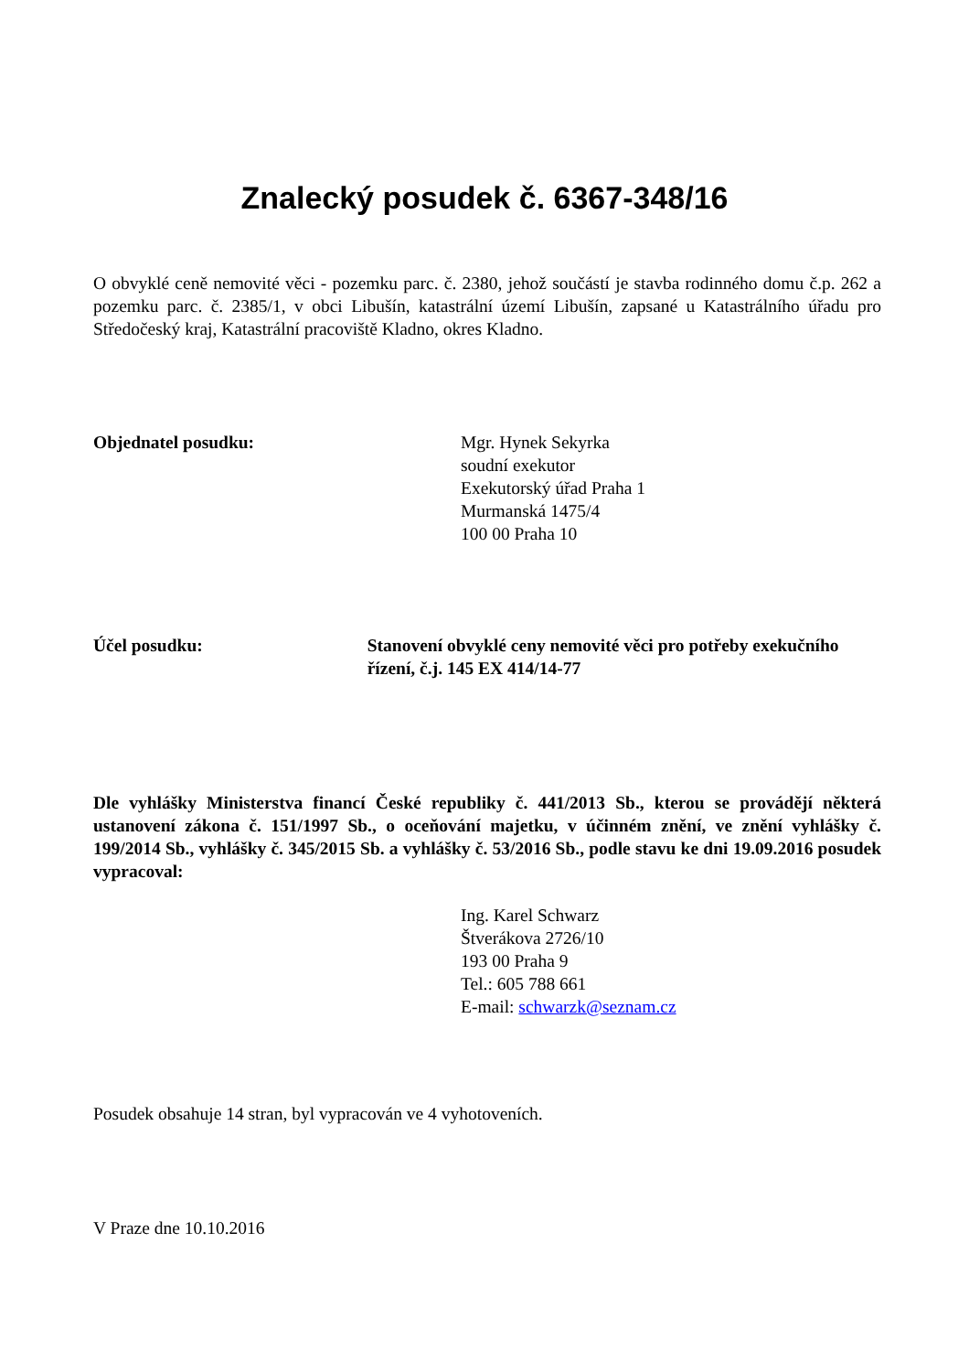Znalecký posudek č. 6367-348/16
O obvyklé ceně nemovité věci - pozemku parc. č. 2380, jehož součástí je stavba rodinného domu č.p. 262 a pozemku parc. č. 2385/1, v obci Libušín, katastrální území Libušín, zapsané u Katastrálního úřadu pro Středočeský kraj, Katastrální pracoviště Kladno, okres Kladno.
Objednatel posudku: Mgr. Hynek Sekyrka
soudní exekutor
Exekutorský úřad Praha 1
Murmanská 1475/4
100 00 Praha 10
Účel posudku: Stanovení obvyklé ceny nemovité věci pro potřeby exekučního řízení, č.j. 145 EX 414/14-77
Dle vyhlášky Ministerstva financí České republiky č. 441/2013 Sb., kterou se provádějí některá ustanovení zákona č. 151/1997 Sb., o oceňování majetku, v účinném znění, ve znění vyhlášky č. 199/2014 Sb., vyhlášky č. 345/2015 Sb. a vyhlášky č. 53/2016 Sb., podle stavu ke dni 19.09.2016 posudek vypracoval:
Ing. Karel Schwarz
Štverákova 2726/10
193 00 Praha 9
Tel.: 605 788 661
E-mail: schwarzk@seznam.cz
Posudek obsahuje 14 stran, byl vypracován ve 4 vyhotoveních.
V Praze dne 10.10.2016